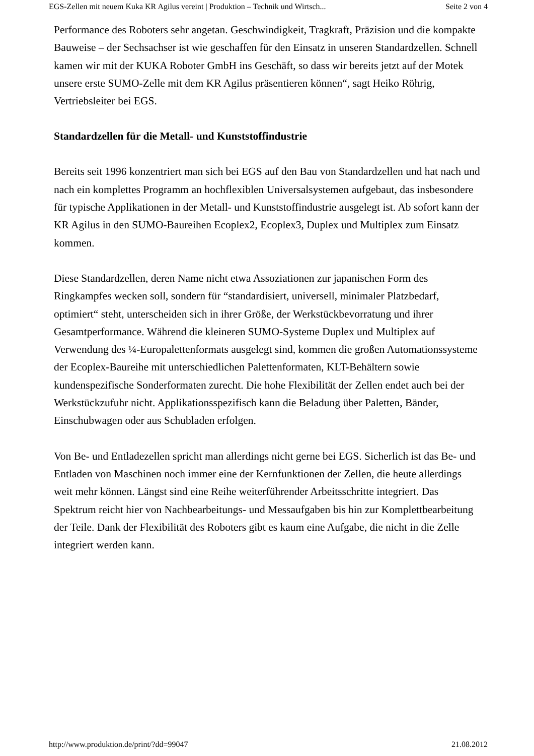EGS-Zellen mit neuem Kuka KR Agilus vereint | Produktion – Technik und Wirtsch... Seite 2 von 4
Performance des Roboters sehr angetan. Geschwindigkeit, Tragkraft, Präzision und die kompakte Bauweise – der Sechsachser ist wie geschaffen für den Einsatz in unseren Standardzellen. Schnell kamen wir mit der KUKA Roboter GmbH ins Geschäft, so dass wir bereits jetzt auf der Motek unsere erste SUMO-Zelle mit dem KR Agilus präsentieren können“, sagt Heiko Röhrig, Vertriebsleiter bei EGS.
Standardzellen für die Metall- und Kunststoffindustrie
Bereits seit 1996 konzentriert man sich bei EGS auf den Bau von Standardzellen und hat nach und nach ein komplettes Programm an hochflexiblen Universalsystemen aufgebaut, das insbesondere für typische Applikationen in der Metall- und Kunststoffindustrie ausgelegt ist. Ab sofort kann der KR Agilus in den SUMO-Baureihen Ecoplex2, Ecoplex3, Duplex und Multiplex zum Einsatz kommen.
Diese Standardzellen, deren Name nicht etwa Assoziationen zur japanischen Form des Ringkampfes wecken soll, sondern für “standardisiert, universell, minimaler Platzbedarf, optimiert“ steht, unterscheiden sich in ihrer Größe, der Werkstückbevorratung und ihrer Gesamtperformance. Während die kleineren SUMO-Systeme Duplex und Multiplex auf Verwendung des ¼-Europalettenformats ausgelegt sind, kommen die großen Automationssysteme der Ecoplex-Baureihe mit unterschiedlichen Palettenformaten, KLT-Behältern sowie kundenspezifische Sonderformaten zurecht. Die hohe Flexibilität der Zellen endet auch bei der Werkstückzufuhr nicht. Applikationsspezifisch kann die Beladung über Paletten, Bänder, Einschubwagen oder aus Schubladen erfolgen.
Von Be- und Entladezellen spricht man allerdings nicht gerne bei EGS. Sicherlich ist das Be- und Entladen von Maschinen noch immer eine der Kernfunktionen der Zellen, die heute allerdings weit mehr können. Längst sind eine Reihe weiterführender Arbeitsschritte integriert. Das Spektrum reicht hier von Nachbearbeitungs- und Messaufgaben bis hin zur Komplettbearbeitung der Teile. Dank der Flexibilität des Roboters gibt es kaum eine Aufgabe, die nicht in die Zelle integriert werden kann.
http://www.produktion.de/print/?dd=99047 21.08.2012